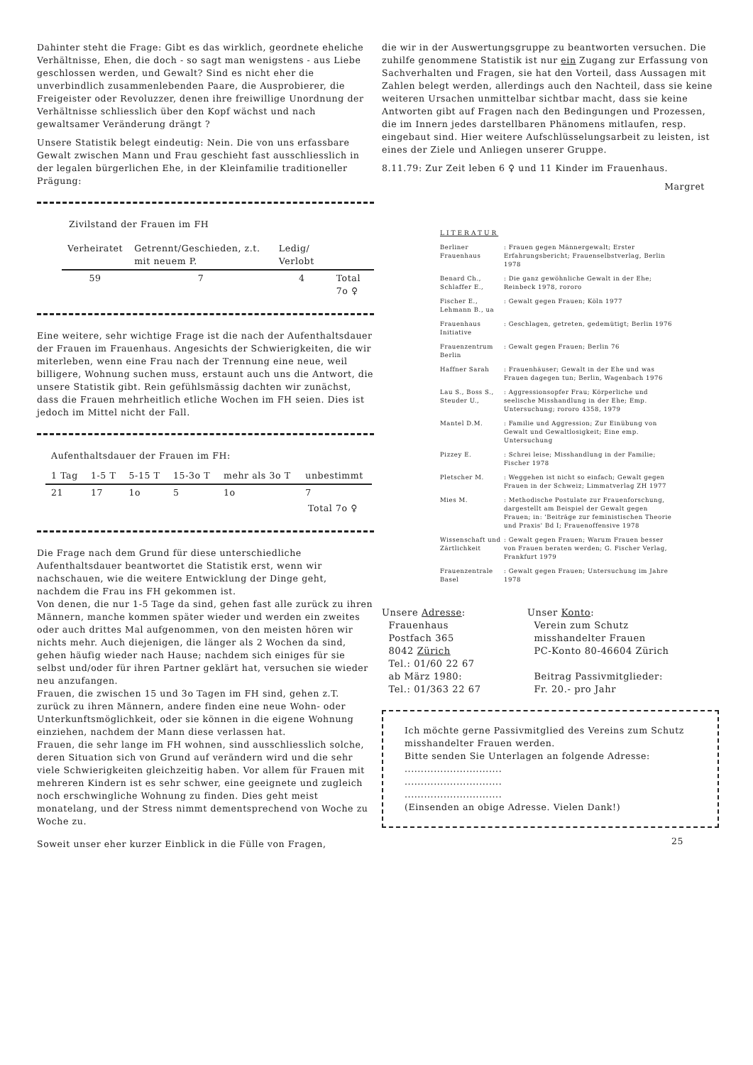Dahinter steht die Frage: Gibt es das wirklich, geordnete eheliche Verhältnisse, Ehen, die doch - so sagt man wenigstens - aus Liebe geschlossen werden, und Gewalt? Sind es nicht eher die unverbindlich zusammenlebenden Paare, die Ausprobierer, die Freigeister oder Revoluzzer, denen ihre freiwillige Unordnung der Verhältnisse schliesslich über den Kopf wächst und nach gewaltsamer Veränderung drängt ?
Unsere Statistik belegt eindeutig: Nein. Die von uns erfassbare Gewalt zwischen Mann und Frau geschieht fast ausschliesslich in der legalen bürgerlichen Ehe, in der Kleinfamilie traditioneller Prägung:
Zivilstand der Frauen im FH
| Verheiratet | Getrennt/Geschieden, z.t. mit neuem P. | Ledig/ Verlobt | |
| --- | --- | --- | --- |
| 59 | 7 | 4 | Total 7o ♀ |
Eine weitere, sehr wichtige Frage ist die nach der Aufenthaltsdauer der Frauen im Frauenhaus. Angesichts der Schwierigkeiten, die wir miterleben, wenn eine Frau nach der Trennung eine neue, weil billigere, Wohnung suchen muss, erstaunt auch uns die Antwort, die unsere Statistik gibt. Rein gefühlsmässig dachten wir zunächst, dass die Frauen mehrheitlich etliche Wochen im FH seien. Dies ist jedoch im Mittel nicht der Fall.
Aufenthaltsdauer der Frauen im FH:
| 1 Tag | 1-5 T | 5-15 T | 15-3o T | mehr als 3o T | unbestimmt |
| --- | --- | --- | --- | --- | --- |
| 21 | 17 | 1o | 5 | 1o | 7 |
| Total 7o ♀ | | | | | |
Die Frage nach dem Grund für diese unterschiedliche Aufenthaltsdauer beantwortet die Statistik erst, wenn wir nachschauen, wie die weitere Entwicklung der Dinge geht, nachdem die Frau ins FH gekommen ist.
Von denen, die nur 1-5 Tage da sind, gehen fast alle zurück zu ihren Männern, manche kommen später wieder und werden ein zweites oder auch drittes Mal aufgenommen, von den meisten hören wir nichts mehr. Auch diejenigen, die länger als 2 Wochen da sind, gehen häufig wieder nach Hause; nachdem sich einiges für sie selbst und/oder für ihren Partner geklärt hat, versuchen sie wieder neu anzufangen.
Frauen, die zwischen 15 und 3o Tagen im FH sind, gehen z.T. zurück zu ihren Männern, andere finden eine neue Wohn- oder Unterkunftsmöglichkeit, oder sie können in die eigene Wohnung einziehen, nachdem der Mann diese verlassen hat.
Frauen, die sehr lange im FH wohnen, sind ausschliesslich solche, deren Situation sich von Grund auf verändern wird und die sehr viele Schwierigkeiten gleichzeitig haben. Vor allem für Frauen mit mehreren Kindern ist es sehr schwer, eine geeignete und zugleich noch erschwingliche Wohnung zu finden. Dies geht meist monatelang, und der Stress nimmt dementsprechend von Woche zu Woche zu.
Soweit unser eher kurzer Einblick in die Fülle von Fragen,
die wir in der Auswertungsgruppe zu beantworten versuchen. Die zuhilfe genommene Statistik ist nur ein Zugang zur Erfassung von Sachverhalten und Fragen, sie hat den Vorteil, dass Aussagen mit Zahlen belegt werden, allerdings auch den Nachteil, dass sie keine weiteren Ursachen unmittelbar sichtbar macht, dass sie keine Antworten gibt auf Fragen nach den Bedingungen und Prozessen, die im Innern jedes darstellbaren Phänomens mitlaufen, resp. eingebaut sind. Hier weitere Aufschlüsselungsarbeit zu leisten, ist eines der Ziele und Anliegen unserer Gruppe.
8.11.79: Zur Zeit leben 6 ♀ und 11 Kinder im Frauenhaus.
Margret
LITERATUR
| Berliner Frauenhaus | : Frauen gegen Männergewalt; Erster Erfahrungsbericht; Frauenselbstverlag, Berlin 1978 |
| Benard Ch., Schlaffer E., | : Die ganz gewöhnliche Gewalt in der Ehe; Reinbeck 1978, rororo |
| Fischer E., Lehmann B., ua | : Gewalt gegen Frauen; Köln 1977 |
| Frauenhaus Initiative | : Geschlagen, getreten, gedemütigt; Berlin 1976 |
| Frauenzentrum Berlin | : Gewalt gegen Frauen; Berlin 76 |
| Haffner Sarah | : Frauenhäuser; Gewalt in der Ehe und was Frauen dagegen tun; Berlin, Wagenbach 1976 |
| Lau S., Boss S., Steuder U., | : Aggressionsopfer Frau; Körperliche und seelische Misshandlung in der Ehe; Emp. Untersuchung; rororo 4358, 1979 |
| Mantel D.M. | : Familie und Aggression; Zur Einübung von Gewalt und Gewaltlosigkeit; Eine emp. Untersuchung |
| Pizzey E. | : Schrei leise; Misshandlung in der Familie; Fischer 1978 |
| Pletscher M. | : Weggehen ist nicht so einfach; Gewalt gegen Frauen in der Schweiz; Limmatverlag ZH 1977 |
| Mies M. | : Methodische Postulate zur Frauenforschung, dargestellt am Beispiel der Gewalt gegen Frauen; in: 'Beiträge zur feministischen Theorie und Praxis' Bd I; Frauenoffensive 1978 |
| Wissenschaft und Zärtlichkeit | : Gewalt gegen Frauen; Warum Frauen besser von Frauen beraten werden; G. Fischer Verlag, Frankfurt 1979 |
| Frauenzentrale Basel | : Gewalt gegen Frauen; Untersuchung im Jahre 1978 |
Unsere Adresse:
Frauenhaus
Postfach 365
8042 Zürich
Tel.: 01/60 22 67
ab März 1980:
Tel.: 01/363 22 67
Unser Konto:
Verein zum Schutz
misshandelter Frauen
PC-Konto 80-46604 Zürich
Beitrag Passivmitglieder:
Fr. 20.- pro Jahr
Ich möchte gerne Passivmitglied des Vereins zum Schutz misshandelter Frauen werden.
Bitte senden Sie Unterlagen an folgende Adresse:
..............................
..............................
..............................
(Einsenden an obige Adresse. Vielen Dank!)
25